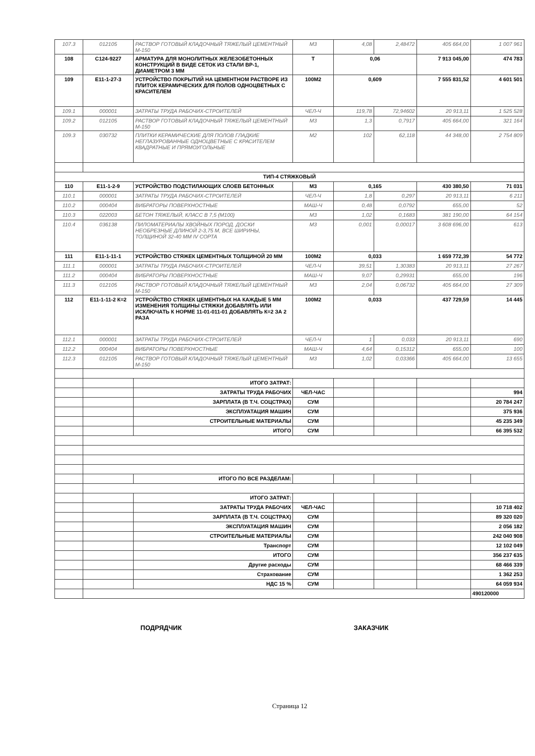| 107.3 | 012105 | РАСТВОР ГОТОВЫЙ КЛАДОЧНЫЙ ТЯЖЕЛЫЙ ЦЕМЕНТНЫЙ М-150 | М3 | 4,08 | 2,48472 | 405 664,00 | 1 007 961 |
| 108 | С124-9227 | АРМАТУРА ДЛЯ МОНОЛИТНЫХ ЖЕЛЕЗОБЕТОННЫХ КОНСТРУКЦИЙ В ВИДЕ СЕТОК ИЗ СТАЛИ ВР-1, ДИАМЕТРОМ 3 ММ | Т | 0,06 | | 7 913 045,00 | 474 783 |
| 109 | Е11-1-27-3 | УСТРОЙСТВО ПОКРЫТИЙ НА ЦЕМЕНТНОМ РАСТВОРЕ ИЗ ПЛИТОК КЕРАМИЧЕСКИХ ДЛЯ ПОЛОВ ОДНОЦВЕТНЫХ С КРАСИТЕЛЕМ | 100М2 | 0,609 | | 7 555 831,52 | 4 601 501 |
| 109.1 | 000001 | ЗАТРАТЫ ТРУДА РАБОЧИХ-СТРОИТЕЛЕЙ | ЧЕЛ-Ч | 119,78 | 72,94602 | 20 913,11 | 1 525 528 |
| 109.2 | 012105 | РАСТВОР ГОТОВЫЙ КЛАДОЧНЫЙ ТЯЖЕЛЫЙ ЦЕМЕНТНЫЙ М-150 | М3 | 1,3 | 0,7917 | 405 664,00 | 321 164 |
| 109.3 | 030732 | ПЛИТКИ КЕРАМИЧЕСКИЕ ДЛЯ ПОЛОВ ГЛАДКИЕ НЕГЛАЗУРОВАННЫЕ ОДНОЦВЕТНЫЕ С КРАСИТЕЛЕМ КВАДРАТНЫЕ И ПРЯМОУГОЛЬНЫЕ | М2 | 102 | 62,118 | 44 348,00 | 2 754 809 |
| ТИП-4 СТЯЖКОВЫЙ | | | | | | | |
| 110 | Е11-1-2-9 | УСТРОЙСТВО ПОДСТИЛАЮЩИХ СЛОЕВ БЕТОННЫХ | М3 | 0,165 | | 430 380,50 | 71 031 |
| 110.1 | 000001 | ЗАТРАТЫ ТРУДА РАБОЧИХ-СТРОИТЕЛЕЙ | ЧЕЛ-Ч | 1,8 | 0,297 | 20 913,11 | 6 211 |
| 110.2 | 000404 | ВИБРАТОРЫ ПОВЕРХНОСТНЫЕ | МАШ-Ч | 0,48 | 0,0792 | 655,00 | 52 |
| 110.3 | 022003 | БЕТОН ТЯЖЕЛЫЙ, КЛАСС В 7,5 (М100) | М3 | 1,02 | 0,1683 | 381 190,00 | 64 154 |
| 110.4 | 036138 | ПИЛОМАТЕРИАЛЫ ХВОЙНЫХ ПОРОД. ДОСКИ НЕОБРЕЗНЫЕ ДЛИНОЙ 2-3,75 М, ВСЕ ШИРИНЫ, ТОЛЩИНОЙ 32-40 ММ IV СОРТА | М3 | 0,001 | 0,00017 | 3 608 696,00 | 613 |
| 111 | Е11-1-11-1 | УСТРОЙСТВО СТЯЖЕК ЦЕМЕНТНЫХ ТОЛЩИНОЙ 20 ММ | 100М2 | 0,033 | | 1 659 772,39 | 54 772 |
| 111.1 | 000001 | ЗАТРАТЫ ТРУДА РАБОЧИХ-СТРОИТЕЛЕЙ | ЧЕЛ-Ч | 39,51 | 1,30383 | 20 913,11 | 27 267 |
| 111.2 | 000404 | ВИБРАТОРЫ ПОВЕРХНОСТНЫЕ | МАШ-Ч | 9,07 | 0,29931 | 655,00 | 196 |
| 111.3 | 012105 | РАСТВОР ГОТОВЫЙ КЛАДОЧНЫЙ ТЯЖЕЛЫЙ ЦЕМЕНТНЫЙ М-150 | М3 | 2,04 | 0,06732 | 405 664,00 | 27 309 |
| 112 | Е11-1-11-2 К=2 | УСТРОЙСТВО СТЯЖЕК ЦЕМЕНТНЫХ НА КАЖДЫЕ 5 ММ ИЗМЕНЕНИЯ ТОЛЩИНЫ СТЯЖКИ ДОБАВЛЯТЬ ИЛИ ИСКЛЮЧАТЬ К НОРМЕ 11-01-011-01 ДОБАВЛЯТЬ К=2 ЗА 2 РАЗА | 100М2 | 0,033 | | 437 729,59 | 14 445 |
| 112.1 | 000001 | ЗАТРАТЫ ТРУДА РАБОЧИХ-СТРОИТЕЛЕЙ | ЧЕЛ-Ч | 1 | 0,033 | 20 913,11 | 690 |
| 112.2 | 000404 | ВИБРАТОРЫ ПОВЕРХНОСТНЫЕ | МАШ-Ч | 4,64 | 0,15312 | 655,00 | 100 |
| 112.3 | 012105 | РАСТВОР ГОТОВЫЙ КЛАДОЧНЫЙ ТЯЖЕЛЫЙ ЦЕМЕНТНЫЙ М-150 | М3 | 1,02 | 0,03366 | 405 664,00 | 13 655 |
| | | ИТОГО ЗАТРАТ: | | | | | |
| | | ЗАТРАТЫ ТРУДА РАБОЧИХ | ЧЕЛ-ЧАС | | | | 994 |
| | | ЗАРПЛАТА (В Т.Ч. СОЦСТРАХ) | СУМ | | | | 20 784 247 |
| | | ЭКСПЛУАТАЦИЯ МАШИН | СУМ | | | | 375 936 |
| | | СТРОИТЕЛЬНЫЕ МАТЕРИАЛЫ | СУМ | | | | 45 235 349 |
| | | ИТОГО | СУМ | | | | 66 395 532 |
| | | ИТОГО ПО ВСЕ РАЗДЕЛАМ: | | | | | |
| | | ИТОГО ЗАТРАТ: | | | | | |
| | | ЗАТРАТЫ ТРУДА РАБОЧИХ | ЧЕЛ-ЧАС | | | | 10 718 402 |
| | | ЗАРПЛАТА (В Т.Ч. СОЦСТРАХ) | СУМ | | | | 89 320 020 |
| | | ЭКСПЛУАТАЦИЯ МАШИН | СУМ | | | | 2 056 182 |
| | | СТРОИТЕЛЬНЫЕ МАТЕРИАЛЫ | СУМ | | | | 242 040 908 |
| | | Транспорт | СУМ | | | | 12 102 049 |
| | | ИТОГО | СУМ | | | | 356 237 635 |
| | | Другие расходы | СУМ | | | | 68 466 339 |
| | | Страхование | СУМ | | | | 1 362 253 |
| | | НДС 15 % | СУМ | | | | 64 059 934 |
| | | | | | | | 490120000 |
ПОДРЯДЧИК ЗАКАЗЧИК
Страница 12